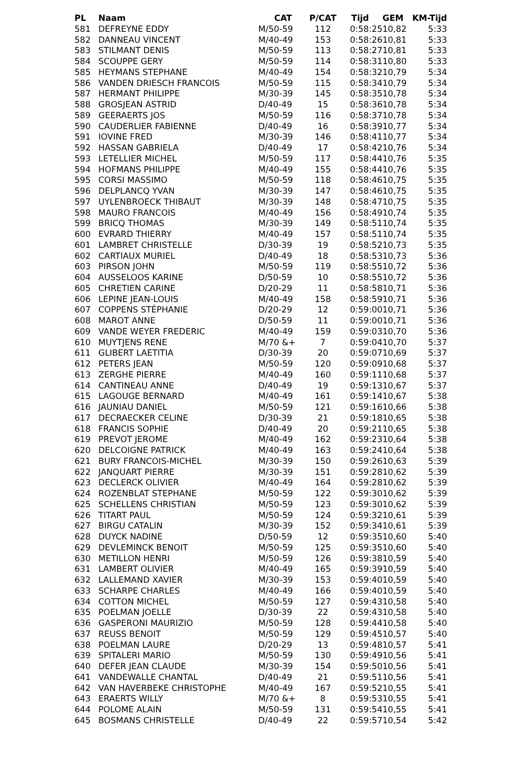| PL | Naam | CAT | P/CAT | Tijd | GEM | KM-Tijd |
| --- | --- | --- | --- | --- | --- | --- |
| 581 | DEFREYNE EDDY | M/50-59 | 112 | 0:58:25 | 10,82 | 5:33 |
| 582 | DANNEAU VINCENT | M/40-49 | 153 | 0:58:26 | 10,81 | 5:33 |
| 583 | STILMANT DENIS | M/50-59 | 113 | 0:58:27 | 10,81 | 5:33 |
| 584 | SCOUPPE GERY | M/50-59 | 114 | 0:58:31 | 10,80 | 5:33 |
| 585 | HEYMANS STEPHANE | M/40-49 | 154 | 0:58:32 | 10,79 | 5:34 |
| 586 | VANDEN DRIESCH FRANCOIS | M/50-59 | 115 | 0:58:34 | 10,79 | 5:34 |
| 587 | HERMANT PHILIPPE | M/30-39 | 145 | 0:58:35 | 10,78 | 5:34 |
| 588 | GROSJEAN ASTRID | D/40-49 | 15 | 0:58:36 | 10,78 | 5:34 |
| 589 | GEERAERTS JOS | M/50-59 | 116 | 0:58:37 | 10,78 | 5:34 |
| 590 | CAUDERLIER FABIENNE | D/40-49 | 16 | 0:58:39 | 10,77 | 5:34 |
| 591 | IOVINE FRED | M/30-39 | 146 | 0:58:41 | 10,77 | 5:34 |
| 592 | HASSAN GABRIELA | D/40-49 | 17 | 0:58:42 | 10,76 | 5:34 |
| 593 | LETELLIER MICHEL | M/50-59 | 117 | 0:58:44 | 10,76 | 5:35 |
| 594 | HOFMANS PHILIPPE | M/40-49 | 155 | 0:58:44 | 10,76 | 5:35 |
| 595 | CORSI MASSIMO | M/50-59 | 118 | 0:58:46 | 10,75 | 5:35 |
| 596 | DELPLANCQ YVAN | M/30-39 | 147 | 0:58:46 | 10,75 | 5:35 |
| 597 | UYLENBROECK THIBAUT | M/30-39 | 148 | 0:58:47 | 10,75 | 5:35 |
| 598 | MAURO FRANCOIS | M/40-49 | 156 | 0:58:49 | 10,74 | 5:35 |
| 599 | BRICQ THOMAS | M/30-39 | 149 | 0:58:51 | 10,74 | 5:35 |
| 600 | EVRARD THIERRY | M/40-49 | 157 | 0:58:51 | 10,74 | 5:35 |
| 601 | LAMBRET CHRISTELLE | D/30-39 | 19 | 0:58:52 | 10,73 | 5:35 |
| 602 | CARTIAUX MURIEL | D/40-49 | 18 | 0:58:53 | 10,73 | 5:36 |
| 603 | PIRSON JOHN | M/50-59 | 119 | 0:58:55 | 10,72 | 5:36 |
| 604 | AUSSELOOS KARINE | D/50-59 | 10 | 0:58:55 | 10,72 | 5:36 |
| 605 | CHRETIEN CARINE | D/20-29 | 11 | 0:58:58 | 10,71 | 5:36 |
| 606 | LEPINE JEAN-LOUIS | M/40-49 | 158 | 0:58:59 | 10,71 | 5:36 |
| 607 | COPPENS STÉPHANIE | D/20-29 | 12 | 0:59:00 | 10,71 | 5:36 |
| 608 | MAROT ANNE | D/50-59 | 11 | 0:59:00 | 10,71 | 5:36 |
| 609 | VANDE WEYER FREDERIC | M/40-49 | 159 | 0:59:03 | 10,70 | 5:36 |
| 610 | MUYTJENS RENE | M/70 &+ | 7 | 0:59:04 | 10,70 | 5:37 |
| 611 | GLIBERT LAETITIA | D/30-39 | 20 | 0:59:07 | 10,69 | 5:37 |
| 612 | PETERS JEAN | M/50-59 | 120 | 0:59:09 | 10,68 | 5:37 |
| 613 | ZERGHE PIERRE | M/40-49 | 160 | 0:59:11 | 10,68 | 5:37 |
| 614 | CANTINEAU ANNE | D/40-49 | 19 | 0:59:13 | 10,67 | 5:37 |
| 615 | LAGOUGE BERNARD | M/40-49 | 161 | 0:59:14 | 10,67 | 5:38 |
| 616 | JAUNIAU DANIEL | M/50-59 | 121 | 0:59:16 | 10,66 | 5:38 |
| 617 | DECRAECKER CELINE | D/30-39 | 21 | 0:59:18 | 10,65 | 5:38 |
| 618 | FRANCIS SOPHIE | D/40-49 | 20 | 0:59:21 | 10,65 | 5:38 |
| 619 | PREVOT JEROME | M/40-49 | 162 | 0:59:23 | 10,64 | 5:38 |
| 620 | DELCOIGNE PATRICK | M/40-49 | 163 | 0:59:24 | 10,64 | 5:38 |
| 621 | BURY FRANCOIS-MICHEL | M/30-39 | 150 | 0:59:26 | 10,63 | 5:39 |
| 622 | JANQUART PIERRE | M/30-39 | 151 | 0:59:28 | 10,62 | 5:39 |
| 623 | DECLERCK OLIVIER | M/40-49 | 164 | 0:59:28 | 10,62 | 5:39 |
| 624 | ROZENBLAT STEPHANE | M/50-59 | 122 | 0:59:30 | 10,62 | 5:39 |
| 625 | SCHELLENS CHRISTIAN | M/50-59 | 123 | 0:59:30 | 10,62 | 5:39 |
| 626 | TITART PAUL | M/50-59 | 124 | 0:59:32 | 10,61 | 5:39 |
| 627 | BIRGU CATALIN | M/30-39 | 152 | 0:59:34 | 10,61 | 5:39 |
| 628 | DUYCK NADINE | D/50-59 | 12 | 0:59:35 | 10,60 | 5:40 |
| 629 | DEVLEMINCK BENOIT | M/50-59 | 125 | 0:59:35 | 10,60 | 5:40 |
| 630 | METILLON HENRI | M/50-59 | 126 | 0:59:38 | 10,59 | 5:40 |
| 631 | LAMBERT OLIVIER | M/40-49 | 165 | 0:59:39 | 10,59 | 5:40 |
| 632 | LALLEMAND XAVIER | M/30-39 | 153 | 0:59:40 | 10,59 | 5:40 |
| 633 | SCHARPE CHARLES | M/40-49 | 166 | 0:59:40 | 10,59 | 5:40 |
| 634 | COTTON MICHEL | M/50-59 | 127 | 0:59:43 | 10,58 | 5:40 |
| 635 | POELMAN JOELLE | D/30-39 | 22 | 0:59:43 | 10,58 | 5:40 |
| 636 | GASPERONI MAURIZIO | M/50-59 | 128 | 0:59:44 | 10,58 | 5:40 |
| 637 | REUSS BENOIT | M/50-59 | 129 | 0:59:45 | 10,57 | 5:40 |
| 638 | POELMAN LAURE | D/20-29 | 13 | 0:59:48 | 10,57 | 5:41 |
| 639 | SPITALERI MARIO | M/50-59 | 130 | 0:59:49 | 10,56 | 5:41 |
| 640 | DEFER JEAN CLAUDE | M/30-39 | 154 | 0:59:50 | 10,56 | 5:41 |
| 641 | VANDEWALLE CHANTAL | D/40-49 | 21 | 0:59:51 | 10,56 | 5:41 |
| 642 | VAN HAVERBEKE CHRISTOPHE | M/40-49 | 167 | 0:59:52 | 10,55 | 5:41 |
| 643 | ERAERTS WILLY | M/70 &+ | 8 | 0:59:53 | 10,55 | 5:41 |
| 644 | POLOME ALAIN | M/50-59 | 131 | 0:59:54 | 10,55 | 5:41 |
| 645 | BOSMANS CHRISTELLE | D/40-49 | 22 | 0:59:57 | 10,54 | 5:42 |